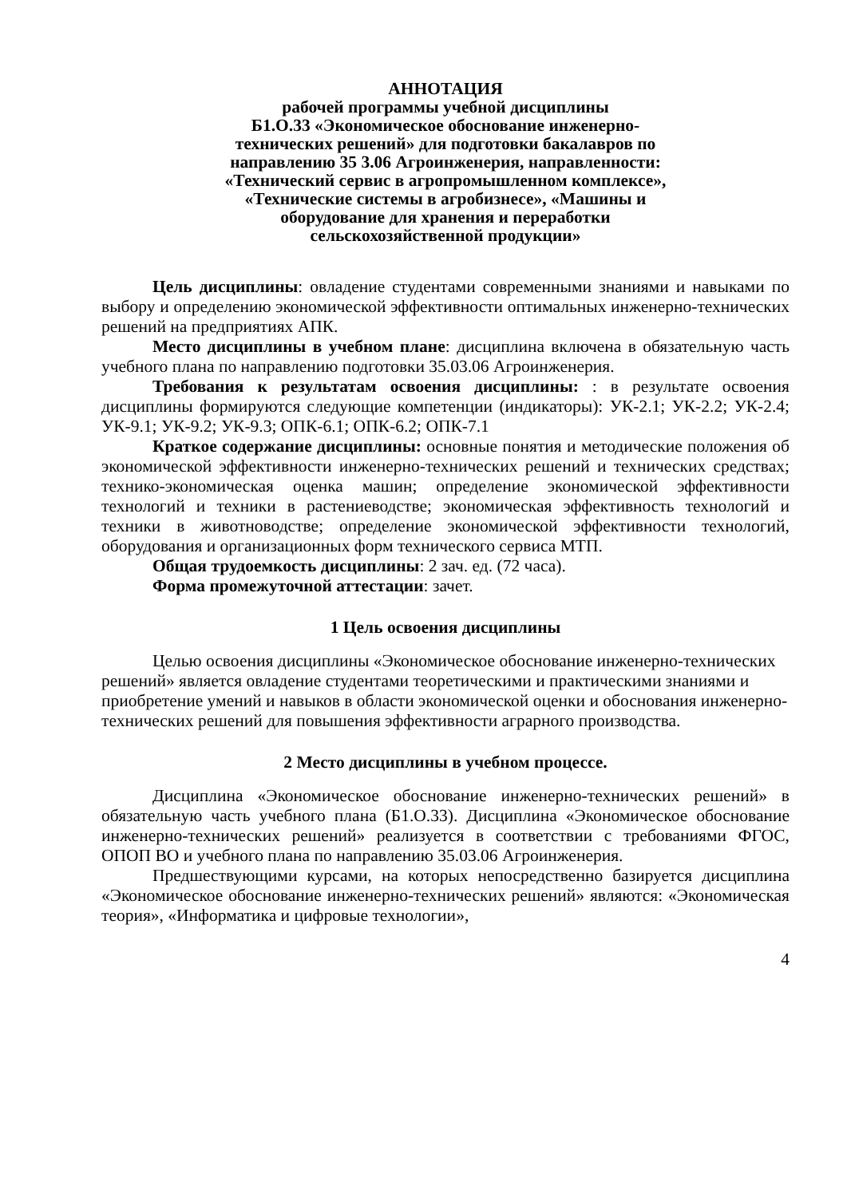АННОТАЦИЯ
рабочей программы учебной дисциплины
Б1.О.33 «Экономическое обоснование инженерно-
технических решений» для подготовки бакалавров по
направлению 35 3.06 Агроинженерия, направленности:
«Технический сервис в агропромышленном комплексе»,
«Технические системы в агробизнесе», «Машины и
оборудование для хранения и переработки
сельскохозяйственной продукции»
Цель дисциплины: овладение студентами современными знаниями и навыками по выбору и определению экономической эффективности оптимальных инженерно-технических решений на предприятиях АПК.
Место дисциплины в учебном плане: дисциплина включена в обязательную часть учебного плана по направлению подготовки 35.03.06 Агроинженерия.
Требования к результатам освоения дисциплины: : в результате освоения дисциплины формируются следующие компетенции (индикаторы): УК-2.1; УК-2.2; УК-2.4; УК-9.1; УК-9.2; УК-9.3; ОПК-6.1; ОПК-6.2; ОПК-7.1
Краткое содержание дисциплины: основные понятия и методические положения об экономической эффективности инженерно-технических решений и технических средствах; технико-экономическая оценка машин; определение экономической эффективности технологий и техники в растениеводстве; экономическая эффективность технологий и техники в животноводстве; определение экономической эффективности технологий, оборудования и организационных форм технического сервиса МТП.
Общая трудоемкость дисциплины: 2 зач. ед. (72 часа).
Форма промежуточной аттестации: зачет.
1 Цель освоения дисциплины
Целью освоения дисциплины «Экономическое обоснование инженерно-технических решений» является овладение студентами теоретическими и практическими знаниями и приобретение умений и навыков в области экономической оценки и обоснования инженерно-технических решений для повышения эффективности аграрного производства.
2 Место дисциплины в учебном процессе.
Дисциплина «Экономическое обоснование инженерно-технических решений» в обязательную часть учебного плана (Б1.О.33). Дисциплина «Экономическое обоснование инженерно-технических решений» реализуется в соответствии с требованиями ФГОС, ОПОП ВО и учебного плана по направлению 35.03.06 Агроинженерия.
Предшествующими курсами, на которых непосредственно базируется дисциплина «Экономическое обоснование инженерно-технических решений» являются: «Экономическая теория», «Информатика и цифровые технологии»,
4